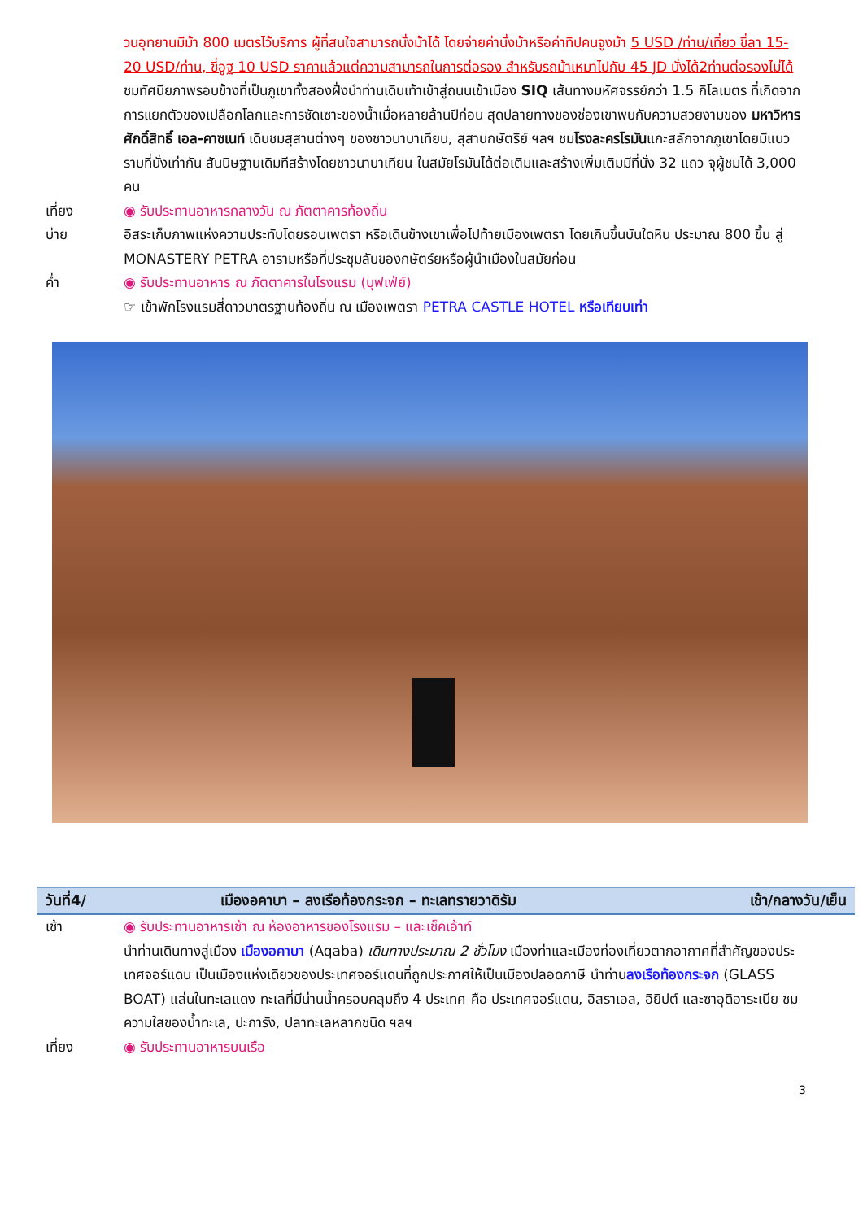วนอุทยานมีม้า 800 เมตรไว้บริการ ผู้ที่สนใจสามารถนั่งม้าได้ โดยจ่ายค่านั่งม้าหรือค่าทิปคนจูงม้า 5 USD /ท่าน/เที่ยว ขี่ลา 15-20 USD/ท่าน, ขี่อูฐ 10 USD ราคาแล้วแต่ความสามารถในการต่อรอง สำหรับรถม้าเหมาไปกับ 45 JD นั่งได้2ท่านต่อรองไม่ได้ ชมทัศนียภาพรอบข้างที่เป็นภูเขาทั้งสองฝั่งนำท่านเดินเท้าเข้าสู่ถนนเข้าเมือง SIQ เส้นทางมหัศจรรย์กว่า 1.5 กิโลเมตร ที่เกิดจากการแยกตัวของเปลือกโลกและการซัดเซาะของน้ำเมื่อหลายล้านปีก่อน สุดปลายทางของช่องเขาพบกับความสวยงามของ มหาวิหารศักดิ์สิทธิ์ เอล-คาซเนท์ เดินชมสุสานต่างๆ ของชาวนาบาเทียน, สุสานกษัตริย์ ฯลฯ ชมโรงละครโรมันแกะสลักจากภูเขาโดยมีแนวราบที่นั่งเท่ากัน สันนิษฐานเดิมทีสร้างโดยชาวนาบาเทียน ในสมัยโรมันได้ต่อเติมและสร้างเพิ่มเติมมีที่นั่ง 32 แถว จุผู้ชมได้ 3,000 คน
เที่ยง ◉ รับประทานอาหารกลางวัน ณ ภัตตาคารท้องถิ่น
บ่าย อิสระเก็บภาพแห่งความประทับโดยรอบเพตรา หรือเดินข้างเขาเพื่อไปท้ายเมืองเพตรา โดยเกินขึ้นบันใดหิน ประมาณ 800 ขึ้น สู่ MONASTERY PETRA อารามหรือที่ประชุมลับของกษัตร์ยหรือผู้นำเมืองในสมัยก่อน
ค่ำ ◉ รับประทานอาหาร ณ ภัตตาคารในโรงแรม (บุฟเฟ่ย์)
☞ เข้าพักโรงแรมสี่ดาวมาตรฐานท้องถิ่น ณ เมืองเพตรา PETRA CASTLE HOTEL หรือเทียบเท่า
วันที่4/ เมืองอคาบา – ลงเรือท้องกระจก – ทะเลทรายวาดิรัม เช้า/กลางวัน/เย็น
เช้า ◉ รับประทานอาหารเช้า ณ ห้องอาหารของโรงแรม – และเช็คเอ้าท์
นำท่านเดินทางสู่เมือง เมืองอคาบา (Aqaba) เดินทางประมาณ 2 ชั่วโมง เมืองท่าและเมืองท่องเที่ยวตากอากาศที่สำคัญของประ เทศจอร์แดน เป็นเมืองแห่งเดียวของประเทศจอร์แดนที่ถูกประกาศให้เป็นเมืองปลอดภาษี นำท่านลงเรือท้องกระจก (GLASS BOAT) แล่นในทะเลแดง ทะเลที่มีน่านน้ำครอบคลุมถึง 4 ประเทศ คือ ประเทศจอร์แดน, อิสราเอล, อิยิปต์ และซาอุดิอาระเบีย ชมความใสของน้ำทะเล, ปะการัง, ปลาทะเลหลากชนิด ฯลฯ
เที่ยง ◉ รับประทานอาหารบนเรือ
3